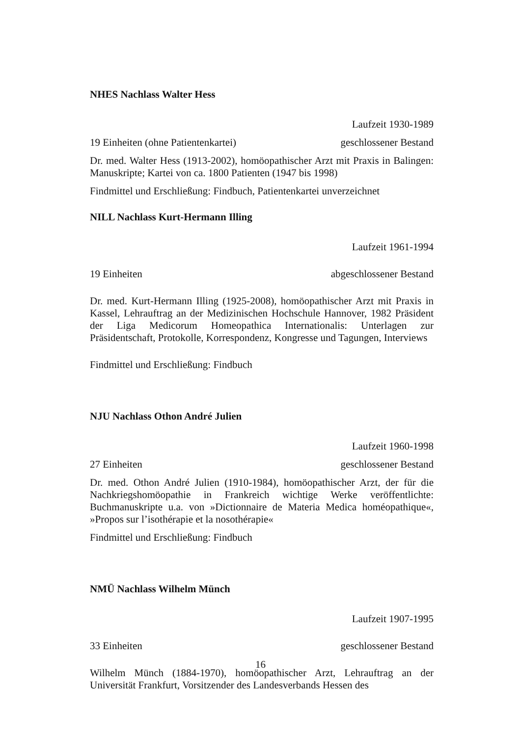NHES Nachlass Walter Hess
Laufzeit 1930-1989
19 Einheiten (ohne Patientenkartei) geschlossener Bestand
Dr. med. Walter Hess (1913-2002), homöopathischer Arzt mit Praxis in Balingen: Manuskripte; Kartei von ca. 1800 Patienten (1947 bis 1998)
Findmittel und Erschließung: Findbuch, Patientenkartei unverzeichnet
NILL Nachlass Kurt-Hermann Illing
Laufzeit 1961-1994
19 Einheiten abgeschlossener Bestand
Dr. med. Kurt-Hermann Illing (1925-2008), homöopathischer Arzt mit Praxis in Kassel, Lehrauftrag an der Medizinischen Hochschule Hannover, 1982 Präsident der Liga Medicorum Homeopathica Internationalis: Unterlagen zur Präsidentschaft, Protokolle, Korrespondenz, Kongresse und Tagungen, Interviews
Findmittel und Erschließung: Findbuch
NJU Nachlass Othon André Julien
Laufzeit 1960-1998
27 Einheiten geschlossener Bestand
Dr. med. Othon André Julien (1910-1984), homöopathischer Arzt, der für die Nachkriegshomöopathie in Frankreich wichtige Werke veröffentlichte: Buchmanuskripte u.a. von »Dictionnaire de Materia Medica homéopathique«, »Propos sur l’isothérapie et la nosothérapie«
Findmittel und Erschließung: Findbuch
NMÜ Nachlass Wilhelm Münch
Laufzeit 1907-1995
33 Einheiten geschlossener Bestand
Wilhelm Münch (1884-1970), homöopathischer Arzt, Lehrauftrag an der Universität Frankfurt, Vorsitzender des Landesverbands Hessen des
16